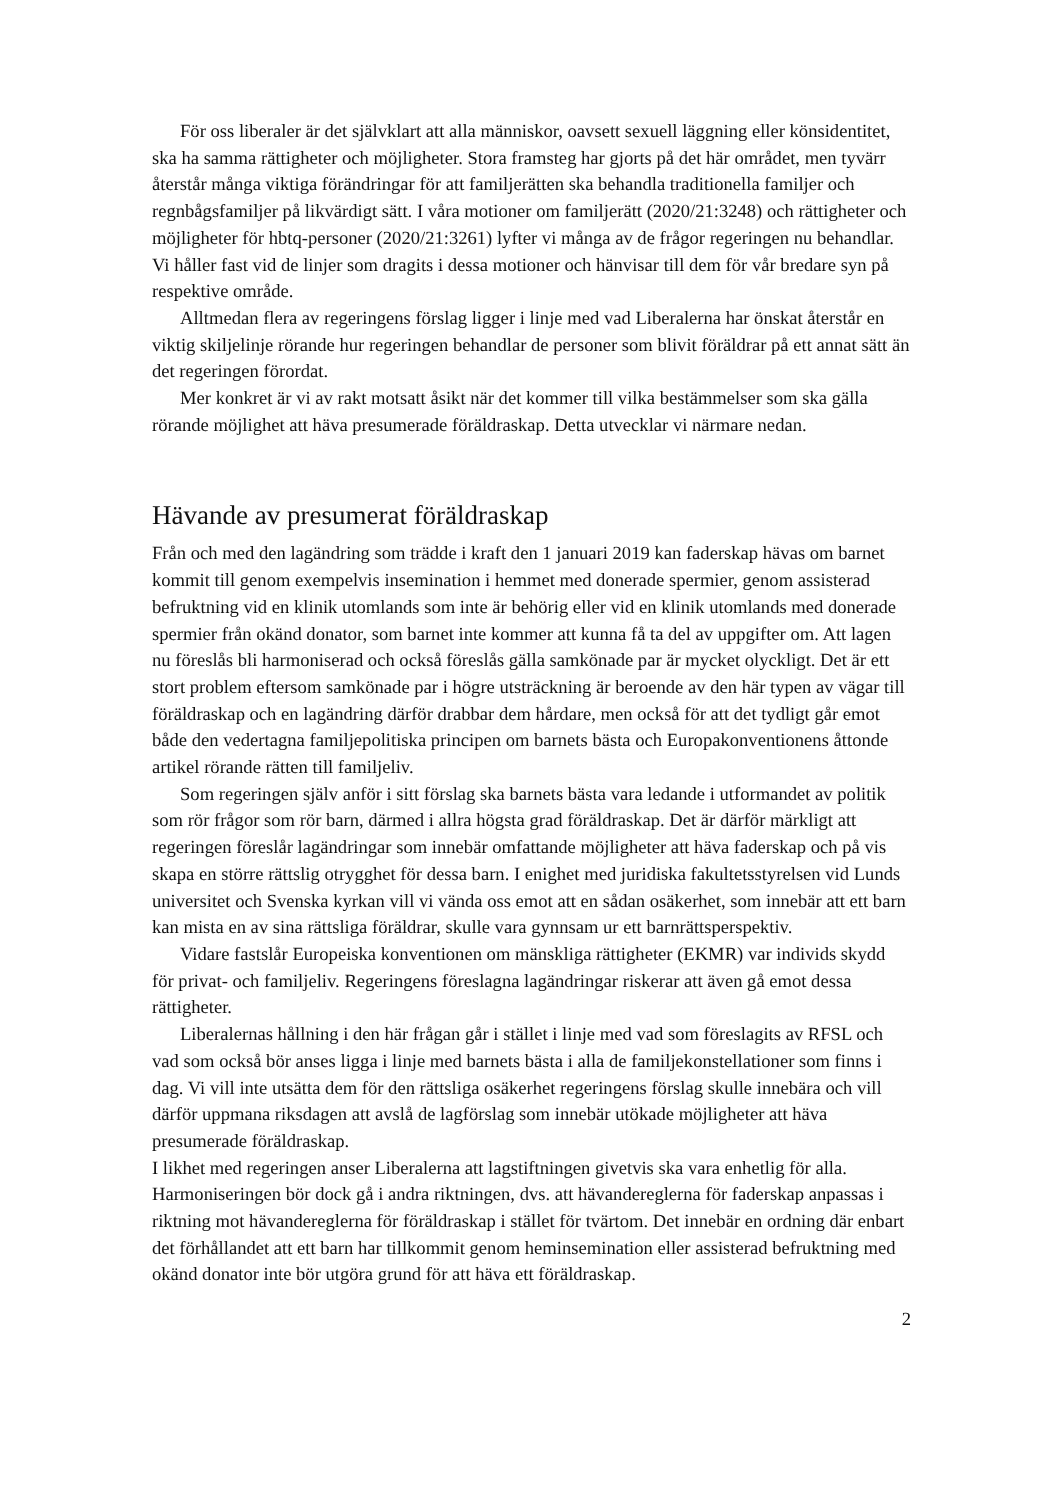För oss liberaler är det självklart att alla människor, oavsett sexuell läggning eller könsidentitet, ska ha samma rättigheter och möjligheter. Stora framsteg har gjorts på det här området, men tyvärr återstår många viktiga förändringar för att familjerätten ska behandla traditionella familjer och regnbågsfamiljer på likvärdigt sätt. I våra motioner om familjerätt (2020/21:3248) och rättigheter och möjligheter för hbtq-personer (2020/21:3261) lyfter vi många av de frågor regeringen nu behandlar. Vi håller fast vid de linjer som dragits i dessa motioner och hänvisar till dem för vår bredare syn på respektive område.
Alltmedan flera av regeringens förslag ligger i linje med vad Liberalerna har önskat återstår en viktig skiljelinje rörande hur regeringen behandlar de personer som blivit föräldrar på ett annat sätt än det regeringen förordat.
Mer konkret är vi av rakt motsatt åsikt när det kommer till vilka bestämmelser som ska gälla rörande möjlighet att häva presumerade föräldraskap. Detta utvecklar vi närmare nedan.
Hävande av presumerat föräldraskap
Från och med den lagändring som trädde i kraft den 1 januari 2019 kan faderskap hävas om barnet kommit till genom exempelvis insemination i hemmet med donerade spermier, genom assisterad befruktning vid en klinik utomlands som inte är behörig eller vid en klinik utomlands med donerade spermier från okänd donator, som barnet inte kommer att kunna få ta del av uppgifter om. Att lagen nu föreslås bli harmoniserad och också föreslås gälla samkönade par är mycket olyckligt. Det är ett stort problem eftersom samkönade par i högre utsträckning är beroende av den här typen av vägar till föräldraskap och en lagändring därför drabbar dem hårdare, men också för att det tydligt går emot både den vedertagna familjepolitiska principen om barnets bästa och Europakonventionens åttonde artikel rörande rätten till familjeliv.
Som regeringen själv anför i sitt förslag ska barnets bästa vara ledande i utformandet av politik som rör frågor som rör barn, därmed i allra högsta grad föräldraskap. Det är därför märkligt att regeringen föreslår lagändringar som innebär omfattande möjligheter att häva faderskap och på vis skapa en större rättslig otrygghet för dessa barn. I enighet med juridiska fakultetsstyrelsen vid Lunds universitet och Svenska kyrkan vill vi vända oss emot att en sådan osäkerhet, som innebär att ett barn kan mista en av sina rättsliga föräldrar, skulle vara gynnsam ur ett barnrättsperspektiv.
Vidare fastslår Europeiska konventionen om mänskliga rättigheter (EKMR) var individs skydd för privat- och familjeliv. Regeringens föreslagna lagändringar riskerar att även gå emot dessa rättigheter.
Liberalernas hållning i den här frågan går i stället i linje med vad som föreslagits av RFSL och vad som också bör anses ligga i linje med barnets bästa i alla de familjekonstellationer som finns i dag. Vi vill inte utsätta dem för den rättsliga osäkerhet regeringens förslag skulle innebära och vill därför uppmana riksdagen att avslå de lagförslag som innebär utökade möjligheter att häva presumerade föräldraskap.
I likhet med regeringen anser Liberalerna att lagstiftningen givetvis ska vara enhetlig för alla. Harmoniseringen bör dock gå i andra riktningen, dvs. att hävandereglerna för faderskap anpassas i riktning mot hävandereglerna för föräldraskap i stället för tvärtom. Det innebär en ordning där enbart det förhållandet att ett barn har tillkommit genom heminsemination eller assisterad befruktning med okänd donator inte bör utgöra grund för att häva ett föräldraskap.
2